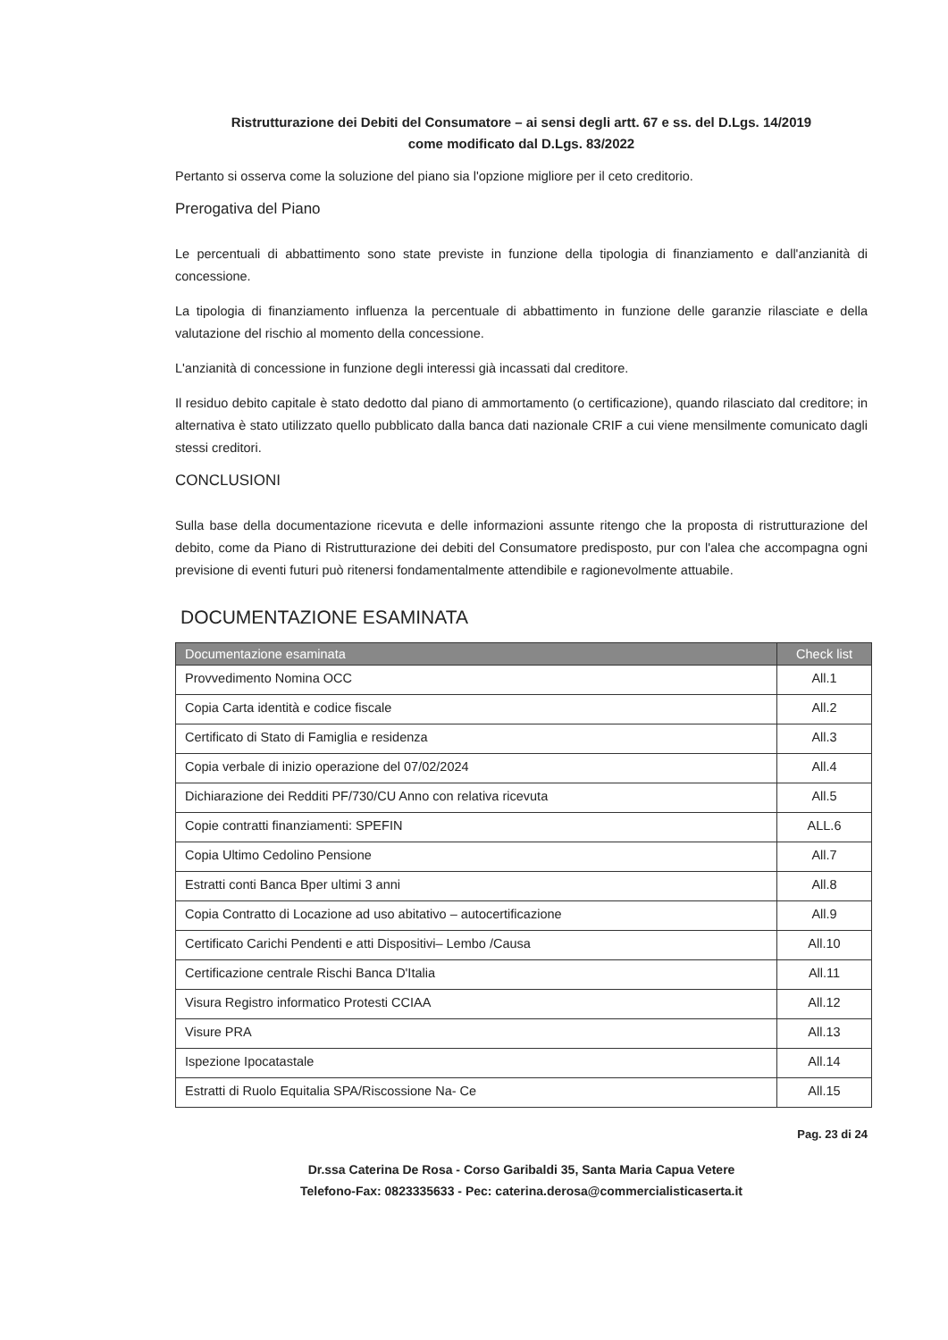Ristrutturazione dei Debiti del Consumatore – ai sensi degli artt. 67 e ss. del D.Lgs. 14/2019
come modificato dal D.Lgs. 83/2022
Pertanto si osserva come la soluzione del piano sia l'opzione migliore per il ceto creditorio.
Prerogativa del Piano
Le percentuali di abbattimento sono state previste in funzione della tipologia di finanziamento e dall'anzianità di concessione.
La tipologia di finanziamento influenza la percentuale di abbattimento in funzione delle garanzie rilasciate e della valutazione del rischio al momento della concessione.
L'anzianità di concessione in funzione degli interessi già incassati dal creditore.
Il residuo debito capitale è stato dedotto dal piano di ammortamento (o certificazione), quando rilasciato dal creditore; in alternativa è stato utilizzato quello pubblicato dalla banca dati nazionale CRIF a cui viene mensilmente comunicato dagli stessi creditori.
CONCLUSIONI
Sulla base della documentazione ricevuta e delle informazioni assunte ritengo che la proposta di ristrutturazione del debito, come da Piano di Ristrutturazione dei debiti del Consumatore predisposto, pur con l'alea che accompagna ogni previsione di eventi futuri può ritenersi fondamentalmente attendibile e ragionevolmente attuabile.
DOCUMENTAZIONE ESAMINATA
| Documentazione esaminata | Check list |
| --- | --- |
| Provvedimento Nomina OCC | All.1 |
| Copia Carta identità e codice fiscale | All.2 |
| Certificato di Stato di Famiglia e residenza | All.3 |
| Copia verbale di inizio operazione del 07/02/2024 | All.4 |
| Dichiarazione dei Redditi PF/730/CU Anno con relativa ricevuta | All.5 |
| Copie contratti finanziamenti: SPEFIN | ALL.6 |
| Copia Ultimo Cedolino Pensione | All.7 |
| Estratti conti Banca Bper ultimi 3 anni | All.8 |
| Copia Contratto di Locazione ad uso abitativo – autocertificazione | All.9 |
| Certificato Carichi Pendenti e atti Dispositivi– Lembo /Causa | All.10 |
| Certificazione centrale Rischi Banca D'Italia | All.11 |
| Visura Registro informatico Protesti CCIAA | All.12 |
| Visure PRA | All.13 |
| Ispezione Ipocatastale | All.14 |
| Estratti di Ruolo Equitalia SPA/Riscossione Na- Ce | All.15 |
Pag. 23 di 24
Dr.ssa Caterina De Rosa - Corso Garibaldi 35, Santa Maria Capua Vetere
Telefono-Fax: 0823335633 - Pec: caterina.derosa@commercialisticaserta.it